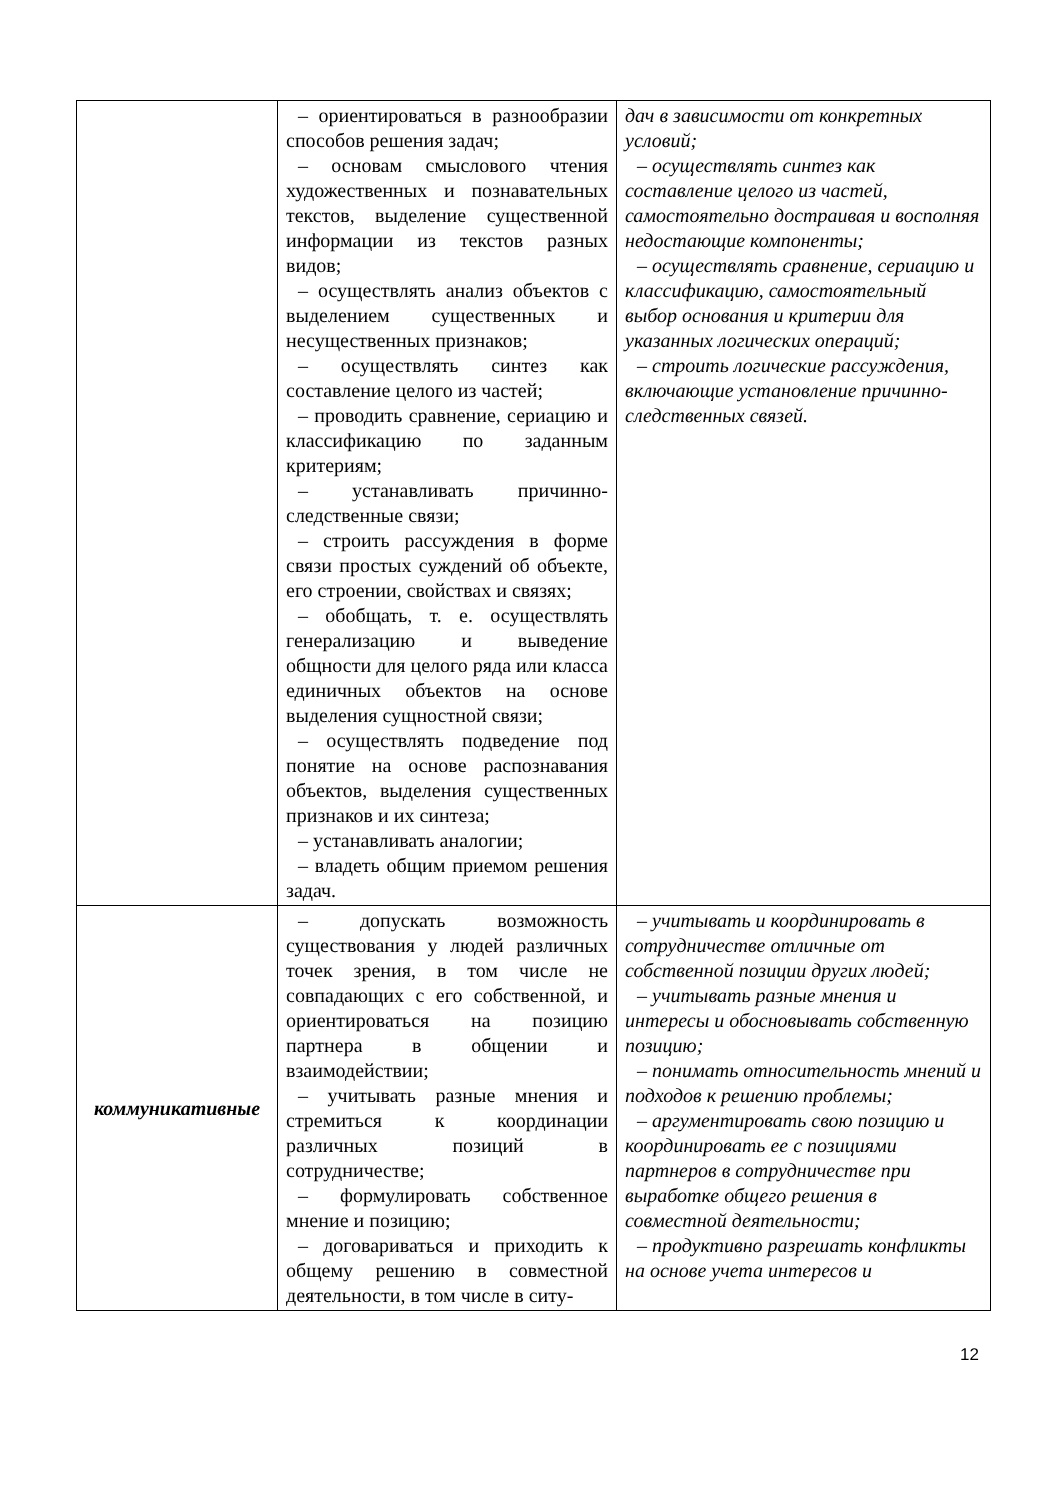| | – ориентироваться в разнообразии способов решения задач; – основам смыслового чтения художественных и познавательных текстов, выделение существенной информации из текстов разных видов; – осуществлять анализ объектов с выделением существенных и несущественных признаков; – осуществлять синтез как составление целого из частей; – проводить сравнение, сериацию и классификацию по заданным критериям; – устанавливать причинно-следственные связи; – строить рассуждения в форме связи простых суждений об объекте, его строении, свойствах и связях; – обобщать, т. е. осуществлять генерализацию и выведение общности для целого ряда или класса единичных объектов на основе выделения сущностной связи; – осуществлять подведение под понятие на основе распознавания объектов, выделения существенных признаков и их синтеза; – устанавливать аналогии; – владеть общим приемом решения задач. | дач в зависимости от конкретных условий; – осуществлять синтез как составление целого из частей, самостоятельно достраивая и восполняя недостающие компоненты; – осуществлять сравнение, сериацию и классификацию, самостоятельный выбор основания и критерии для указанных логических операций; – строить логические рассуждения, включающие установление причинно-следственных связей. |
| коммуникативные | – допускать возможность существования у людей различных точек зрения, в том числе не совпадающих с его собственной, и ориентироваться на позицию партнера в общении и взаимодействии; – учитывать разные мнения и стремиться к координации различных позиций в сотрудничестве; – формулировать собственное мнение и позицию; – договариваться и приходить к общему решению в совместной деятельности, в том числе в ситу- | – учитывать и координировать в сотрудничестве отличные от собственной позиции других людей; – учитывать разные мнения и интересы и обосновывать собственную позицию; – понимать относительность мнений и подходов к решению проблемы; – аргументировать свою позицию и координировать ее с позициями партнеров в сотрудничестве при выработке общего решения в совместной деятельности; – продуктивно разрешать конфликты на основе учета интересов и |
12